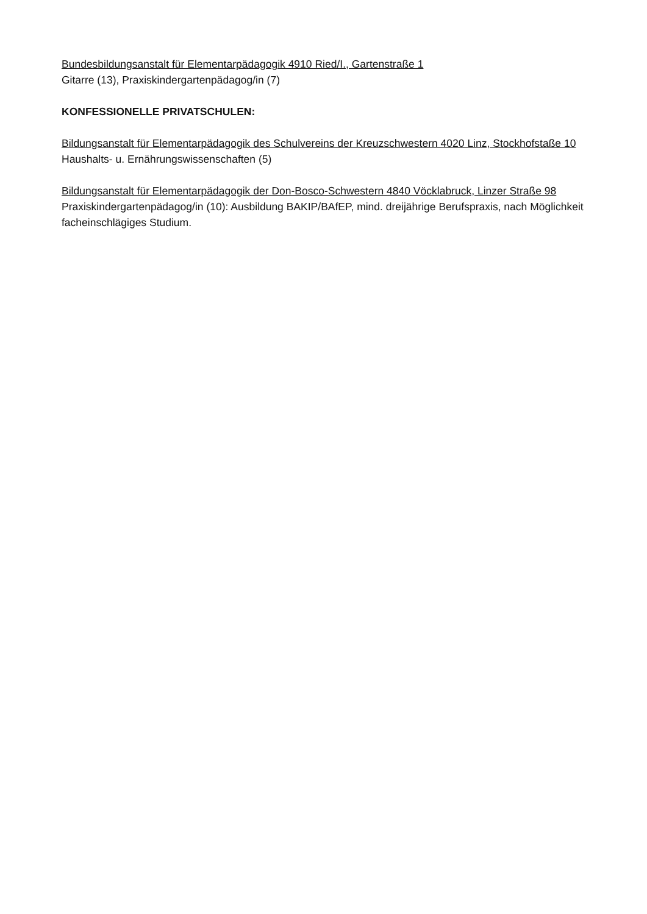Bundesbildungsanstalt für Elementarpädagogik 4910 Ried/I., Gartenstraße 1
Gitarre (13), Praxiskindergartenpädagog/in (7)
KONFESSIONELLE PRIVATSCHULEN:
Bildungsanstalt für Elementarpädagogik des Schulvereins der Kreuzschwestern 4020 Linz, Stockhofstaße 10
Haushalts- u. Ernährungswissenschaften (5)
Bildungsanstalt für Elementarpädagogik der Don-Bosco-Schwestern 4840 Vöcklabruck, Linzer Straße 98
Praxiskindergartenpädagog/in (10): Ausbildung BAKIP/BAfEP, mind. dreijährige Berufspraxis, nach Möglichkeit facheinschlägiges Studium.